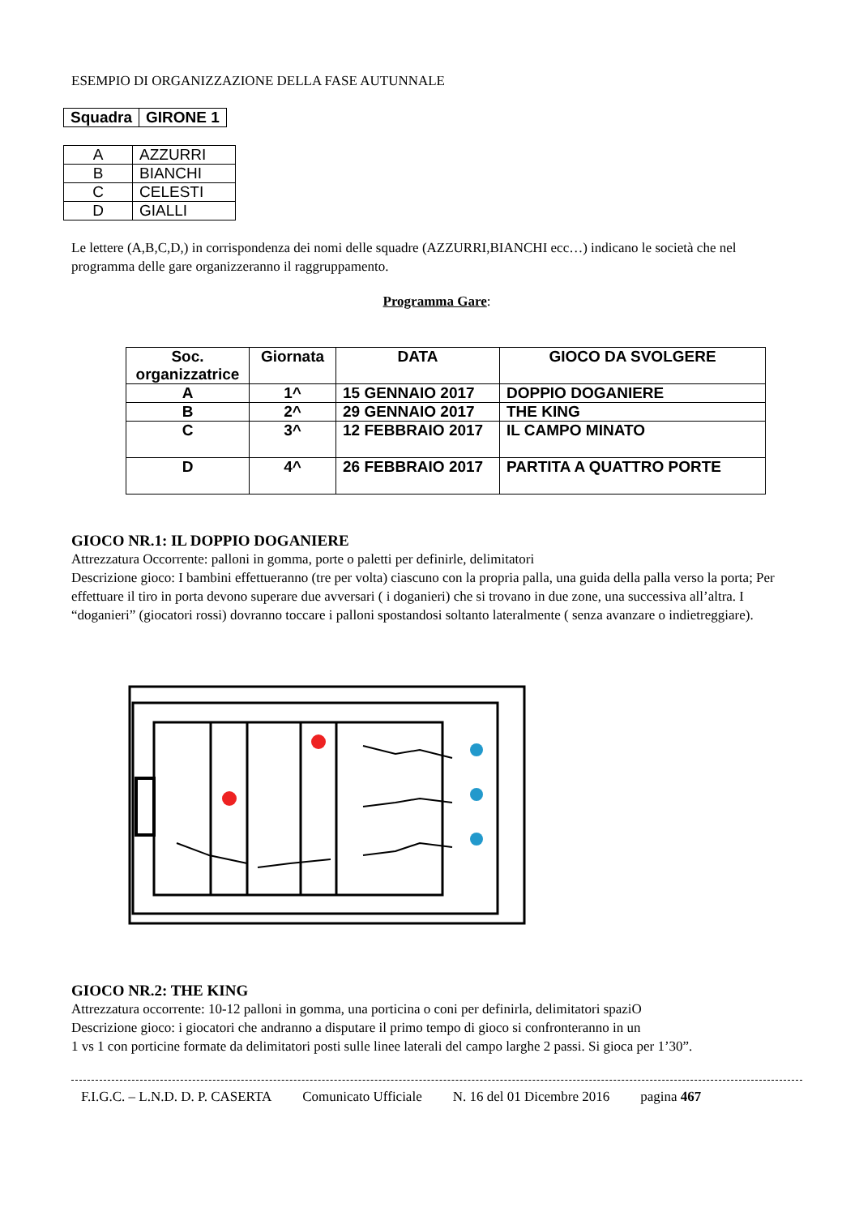ESEMPIO DI ORGANIZZAZIONE DELLA FASE AUTUNNALE
| Squadra | GIRONE 1 |
| --- | --- |
| A | AZZURRI |
| B | BIANCHI |
| C | CELESTI |
| D | GIALLI |
Le lettere (A,B,C,D,) in corrispondenza dei nomi delle squadre (AZZURRI,BIANCHI ecc…) indicano le società che nel programma delle gare organizzeranno il raggruppamento.
Programma Gare:
| Soc. organizzatrice | Giornata | DATA | GIOCO DA SVOLGERE |
| --- | --- | --- | --- |
| A | 1^ | 15 GENNAIO 2017 | DOPPIO DOGANIERE |
| B | 2^ | 29 GENNAIO 2017 | THE KING |
| C | 3^ | 12 FEBBRAIO 2017 | IL CAMPO MINATO |
| D | 4^ | 26 FEBBRAIO 2017 | PARTITA A QUATTRO PORTE |
GIOCO NR.1: IL DOPPIO DOGANIERE
Attrezzatura Occorrente: palloni in gomma, porte o paletti per definirle, delimitatori
Descrizione gioco: I bambini effettueranno (tre per volta) ciascuno con la propria palla, una guida della palla verso la porta; Per effettuare il tiro in porta devono superare due avversari ( i doganieri) che si trovano in due zone, una successiva all’altra. I “doganieri” (giocatori rossi) dovranno toccare i palloni spostandosi soltanto lateralmente ( senza avanzare o indietreggiare).
GIOCO NR.2: THE KING
Attrezzatura occorrente: 10-12 palloni in gomma, una porticina o coni per definirla, delimitatori spaziO
Descrizione gioco: i giocatori che andranno a disputare il primo tempo di gioco si confronteranno in un
1 vs 1 con porticine formate da delimitatori posti sulle linee laterali del campo larghe 2 passi. Si gioca per 1’30”.
F.I.G.C. – L.N.D. D. P. CASERTA Comunicato Ufficiale N. 16 del 01 Dicembre 2016 pagina 467